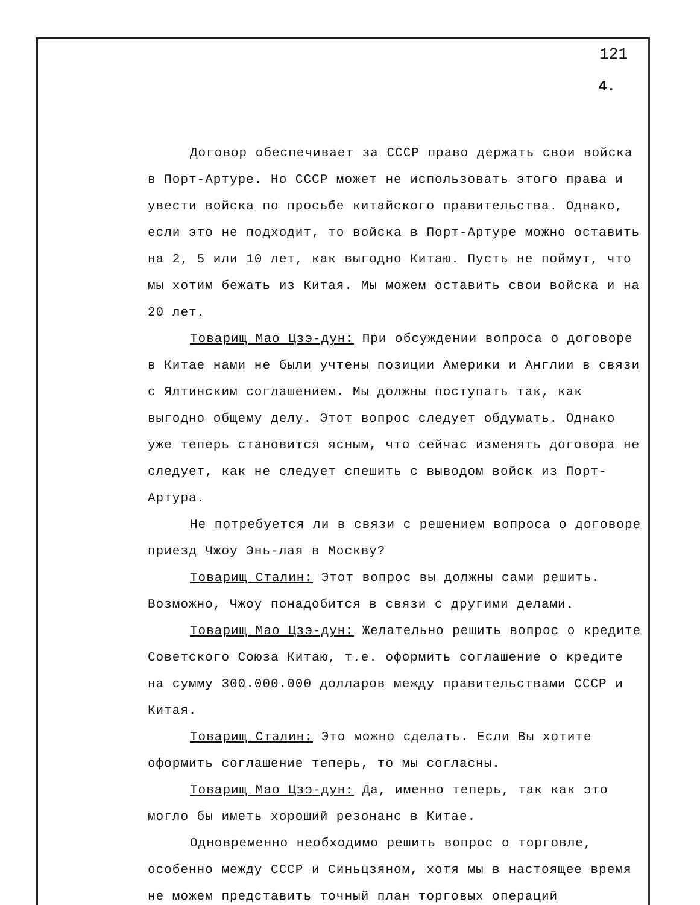121
4.
Договор обеспечивает за СССР право держать свои войска в Порт-Артуре. Но СССР может не использовать этого права и увести войска по просьбе китайского правительства. Однако, если это не подходит, то войска в Порт-Артуре можно оставить на 2, 5 или 10 лет, как выгодно Китаю. Пусть не поймут, что мы хотим бежать из Китая. Мы можем оставить свои войска и на 20 лет.
Товарищ Мао Цзэ-дун: При обсуждении вопроса о договоре в Китае нами не были учтены позиции Америки и Англии в связи с Ялтинским соглашением. Мы должны поступать так, как выгодно общему делу. Этот вопрос следует обдумать. Однако уже теперь становится ясным, что сейчас изменять договора не следует, как не следует спешить с выводом войск из Порт-Артура.
Не потребуется ли в связи с решением вопроса о договоре приезд Чжоу Энь-лая в Москву?
Товарищ Сталин: Этот вопрос вы должны сами решить. Возможно, Чжоу понадобится в связи с другими делами.
Товарищ Мао Цзэ-дун: Желательно решить вопрос о кредите Советского Союза Китаю, т.е. оформить соглашение о кредите на сумму 300.000.000 долларов между правительствами СССР и Китая.
Товарищ Сталин: Это можно сделать. Если Вы хотите оформить соглашение теперь, то мы согласны.
Товарищ Мао Цзэ-дун: Да, именно теперь, так как это могло бы иметь хороший резонанс в Китае.
Одновременно необходимо решить вопрос о торговле, особенно между СССР и Синьцзяном, хотя мы в настоящее время не можем представить точный план торговых операций